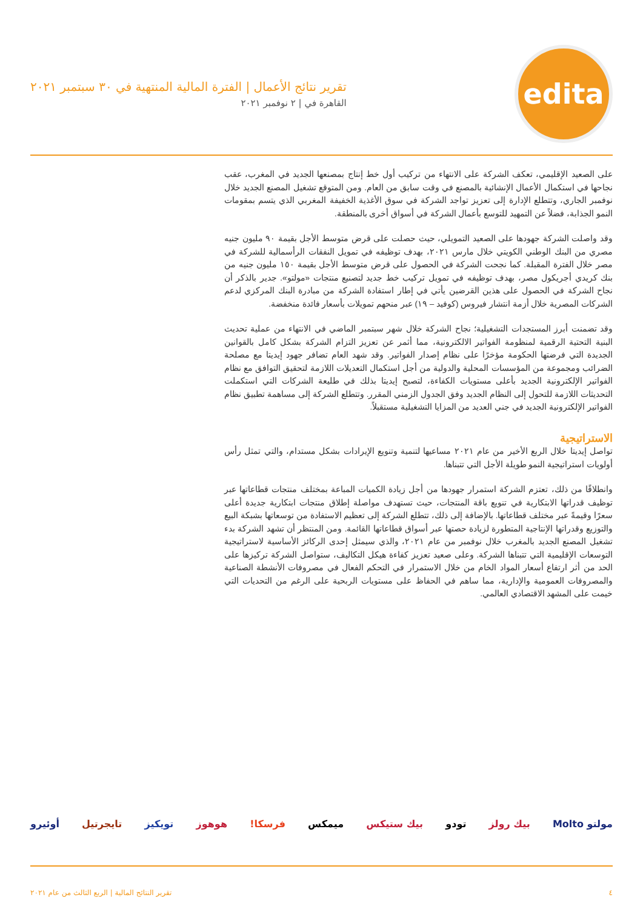edita
تقرير نتائج الأعمال | الفترة المالية المنتهية في ٣٠ سبتمبر ٢٠٢١
القاهرة في | ٢ نوفمبر ٢٠٢١
على الصعيد الإقليمي، تعكف الشركة على الانتهاء من تركيب أول خط إنتاج بمصنعها الجديد في المغرب، عقب نجاحها في استكمال الأعمال الإنشائية بالمصنع في وقت سابق من العام. ومن المتوقع تشغيل المصنع الجديد خلال نوفمبر الجاري، وتتطلع الإدارة إلى تعزيز تواجد الشركة في سوق الأغذية الخفيفة المغربي الذي يتسم بمقومات النمو الجذابة، فضلاً عن التمهيد للتوسع بأعمال الشركة في أسواق أخرى بالمنطقة.
وقد واصلت الشركة جهودها على الصعيد التمويلي، حيث حصلت على قرض متوسط الأجل بقيمة ٩٠ مليون جنيه مصري من البنك الوطني الكويتي خلال مارس ٢٠٢١، بهدف توظيفه في تمويل النفقات الرأسمالية للشركة في مصر خلال الفترة المقبلة. كما نجحت الشركة في الحصول على قرض متوسط الأجل بقيمة ١٥٠ مليون جنيه من بنك كريدي أجريكول مصر، بهدف توظيفه في تمويل تركيب خط جديد لتصنيع منتجات «مولتو». جدير بالذكر أن نجاح الشركة في الحصول على هذين القرضين يأتي في إطار استفادة الشركة من مبادرة البنك المركزي لدعم الشركات المصرية خلال أزمة انتشار فيروس (كوفيد – ١٩) عبر منحهم تمويلات بأسعار فائدة منخفضة.
وقد تضمنت أبرز المستجدات التشغيلية؛ نجاح الشركة خلال شهر سبتمبر الماضي في الانتهاء من عملية تحديث البنية التحتية الرقمية لمنظومة الفواتير الالكترونية، مما أثمر عن تعزيز التزام الشركة بشكل كامل بالقوانين الجديدة التي فرضتها الحكومة مؤخرًا على نظام إصدار الفواتير. وقد شهد العام تضافر جهود إيديتا مع مصلحة الضرائب ومجموعة من المؤسسات المحلية والدولية من أجل استكمال التعديلات اللازمة لتحقيق التوافق مع نظام الفواتير الإلكترونية الجديد بأعلى مستويات الكفاءة، لتصبح إيديتا بذلك في طليعة الشركات التي استكملت التحديثات اللازمة للتحول إلى النظام الجديد وفق الجدول الزمني المقرر. وتتطلع الشركة إلى مساهمة تطبيق نظام الفواتير الإلكترونية الجديد في جني العديد من المزايا التشغيلية مستقبلاً.
الاستراتيجية
تواصل إيديتا خلال الربع الأخير من عام ٢٠٢١ مساعيها لتنمية وتنويع الإيرادات بشكل مستدام، والتي تمثل رأس أولويات استراتيجية النمو طويلة الأجل التي تتبناها.
وانطلاقًا من ذلك، تعتزم الشركة استمرار جهودها من أجل زيادة الكميات المباعة بمختلف منتجات قطاعاتها عبر توظيف قدراتها الابتكارية في تنويع باقة المنتجات، حيث تستهدف مواصلة إطلاق منتجات ابتكارية جديدة أعلى سعرًا وقيمةً عبر مختلف قطاعاتها. بالإضافة إلى ذلك، تتطلع الشركة إلى تعظيم الاستفادة من توسعاتها بشبكة البيع والتوزيع وقدراتها الإنتاجية المتطورة لزيادة حصتها عبر أسواق قطاعاتها القائمة. ومن المنتظر أن تشهد الشركة بدء تشغيل المصنع الجديد بالمغرب خلال نوفمبر من عام ٢٠٢١، والذي سيمثل إحدى الركائز الأساسية لاستراتيجية التوسعات الإقليمية التي تتبناها الشركة. وعلى صعيد تعزيز كفاءة هيكل التكاليف، ستواصل الشركة تركيزها على الحد من أثر ارتفاع أسعار المواد الخام من خلال الاستمرار في التحكم الفعال في مصروفات الأنشطة الصناعية والمصروفات العمومية والإدارية، مما ساهم في الحفاظ على مستويات الربحية على الرغم من التحديات التي خيمت على المشهد الاقتصادي العالمي.
مولتو Molto بيك رولز تودو بيك ستيكس ميمكس فرسكا! هوهوز تويكيز تايجرتيل أوئيرو
٤ تقرير النتائج المالية | الربع الثالث من عام ٢٠٢١